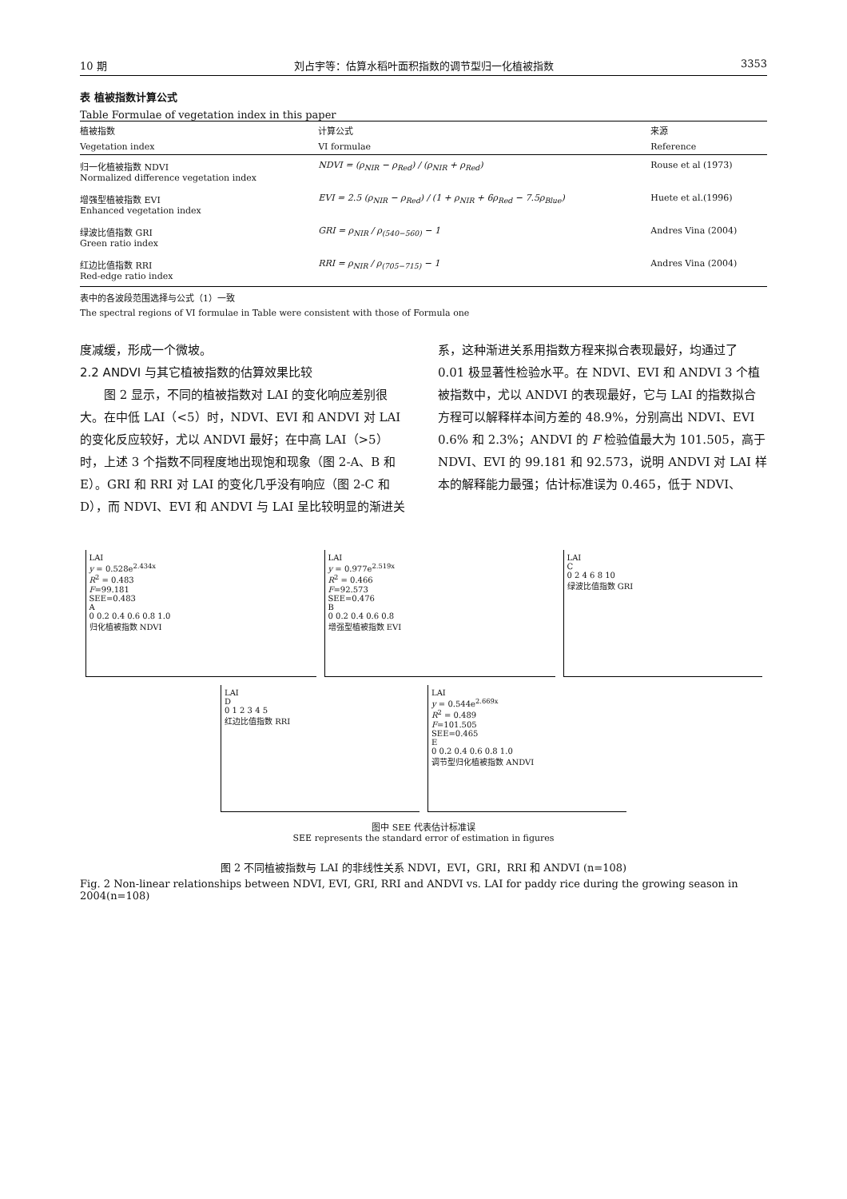10 期 刘占宇等：估算水稻叶面积指数的调节型归一化植被指数 3353
表 植被指数计算公式
Table Formulae of vegetation index in this paper
| 植被指数 | 计算公式 | 来源 |
| --- | --- | --- |
| Vegetation index | VI formulae | Reference |
| 归一化植被指数 NDVI Normalized difference vegetation index | NDVI = (ρ<sub>NIR</sub> − ρ<sub>Red</sub>) / (ρ<sub>NIR</sub> + ρ<sub>Red</sub>) | Rouse et al (1973) |
| 增强型植被指数 EVI Enhanced vegetation index | EVI = 2.5 (ρ<sub>NIR</sub> − ρ<sub>Red</sub>) / (1 + ρ<sub>NIR</sub> + 6ρ<sub>Red</sub> − 7.5ρ<sub>Blue</sub>) | Huete et al.(1996) |
| 绿波比值指数 GRI Green ratio index | GRI = ρ<sub>NIR</sub> / ρ<sub>(540−560)</sub> − 1 | Andres Vina (2004) |
| 红边比值指数 RRI Red-edge ratio index | RRI = ρ<sub>NIR</sub> / ρ<sub>(705−715)</sub> − 1 | Andres Vina (2004) |
表中的各波段范围选择与公式（1）一致
The spectral regions of VI formulae in Table were consistent with those of Formula one
度减缓，形成一个微坡。
2.2 ANDVI 与其它植被指数的估算效果比较
图 2 显示，不同的植被指数对 LAI 的变化响应差别很大。在中低 LAI（<5）时，NDVI、EVI 和 ANDVI 对 LAI 的变化反应较好，尤以 ANDVI 最好；在中高 LAI（>5）时，上述 3 个指数不同程度地出现饱和现象（图 2-A、B 和 E）。GRI 和 RRI 对 LAI 的变化几乎没有响应（图 2-C 和 D），而 NDVI、EVI 和 ANDVI 与 LAI 呈比较明显的渐进关系，这种渐进关系用指数方程来拟合表现最好，均通过了 0.01 极显著性检验水平。在 NDVI、EVI 和 ANDVI 3 个植被指数中，尤以 ANDVI 的表现最好，它与 LAI 的指数拟合方程可以解释样本间方差的 48.9%，分别高出 NDVI、EVI 0.6% 和 2.3%；ANDVI 的 F 检验值最大为 101.505，高于 NDVI、EVI 的 99.181 和 92.573，说明 ANDVI 对 LAI 样本的解释能力最强；估计标准误为 0.465，低于 NDVI、
LAI
y = 0.528e<sup>2.434x</sup>
R<sup>2</sup> = 0.483
F=99.181
SEE=0.483
A
0 0.2 0.4 0.6 0.8 1.0
归化植被指数 NDVI
LAI
y = 0.977e<sup>2.519x</sup>
R<sup>2</sup> = 0.466
F=92.573
SEE=0.476
B
0 0.2 0.4 0.6 0.8
增强型植被指数 EVI
LAI
C
0 2 4 6 8 10
绿波比值指数 GRI
LAI
D
0 1 2 3 4 5
红边比值指数 RRI
LAI
y = 0.544e<sup>2.669x</sup>
R<sup>2</sup> = 0.489
F=101.505
SEE=0.465
E
0 0.2 0.4 0.6 0.8 1.0
调节型归化植被指数 ANDVI
图中 SEE 代表估计标准误
SEE represents the standard error of estimation in figures
图 2 不同植被指数与 LAI 的非线性关系 NDVI，EVI，GRI，RRI 和 ANDVI (n=108)
Fig. 2 Non-linear relationships between NDVI, EVI, GRI, RRI and ANDVI vs. LAI for paddy rice during the growing season in 2004(n=108)